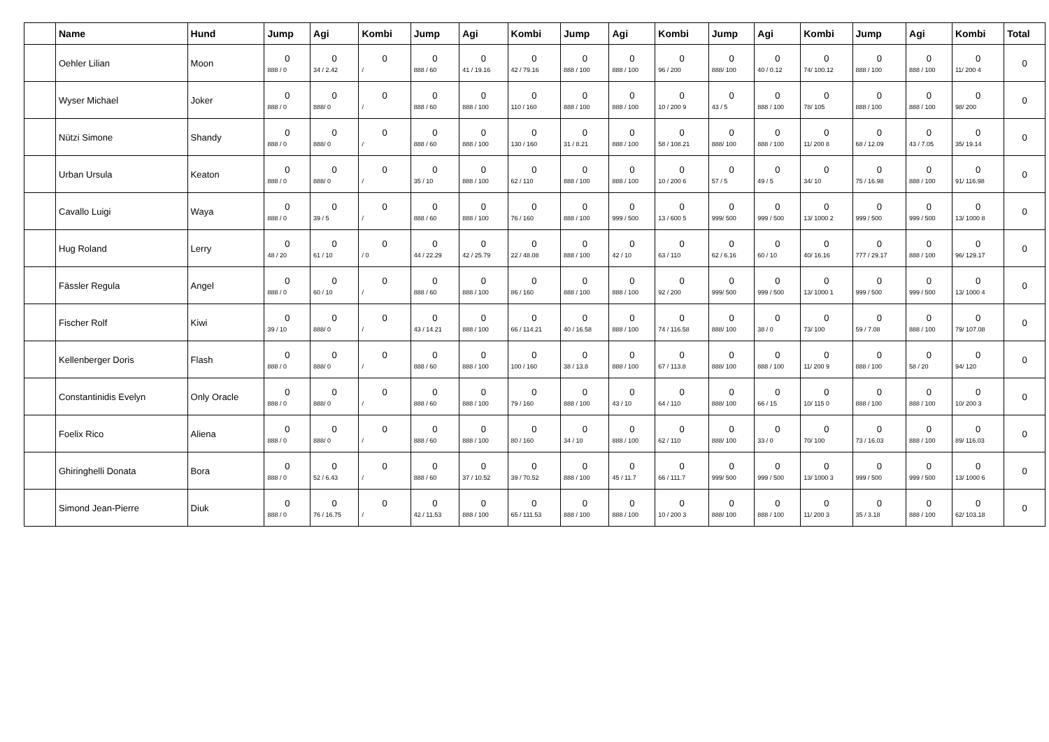| | Name | Hund | Jump | Agi | Kombi | Jump | Agi | Kombi | Jump | Agi | Kombi | Jump | Agi | Kombi | Jump | Agi | Kombi | Total |
| --- | --- | --- | --- | --- | --- | --- | --- | --- | --- | --- | --- | --- | --- | --- | --- | --- | --- | --- |
| | Oehler Lilian | Moon | 0 888 / 0 | 0 34 / 2.42 | 0 / | 0 888 / 60 | 0 41 / 19.16 | 0 42 / 79.16 | 0 888 / 100 | 0 888 / 100 | 0 96 / 200 | 0 888/ 100 | 0 40 / 0.12 | 0 74/ 100.12 | 0 888 / 100 | 0 888 / 100 | 0 11/ 200 4 | 0 |
| | Wyser Michael | Joker | 0 888 / 0 | 0 888/ 0 | 0 / | 0 888 / 60 | 0 888 / 100 | 0 110 / 160 | 0 888 / 100 | 0 888 / 100 | 0 10 / 200 9 | 0 43 / 5 | 0 888 / 100 | 0 78/ 105 | 0 888 / 100 | 0 888 / 100 | 0 98/ 200 | 0 |
| | Nützi Simone | Shandy | 0 888 / 0 | 0 888/ 0 | 0 / | 0 888 / 60 | 0 888 / 100 | 0 130 / 160 | 0 31 / 8.21 | 0 888 / 100 | 0 58 / 108.21 | 0 888/ 100 | 0 888 / 100 | 0 11/ 200 8 | 0 68 / 12.09 | 0 43 / 7.05 | 0 35/ 19.14 | 0 |
| | Urban Ursula | Keaton | 0 888 / 0 | 0 888/ 0 | 0 / | 0 35 / 10 | 0 888 / 100 | 0 62 / 110 | 0 888 / 100 | 0 888 / 100 | 0 10 / 200 6 | 0 57 / 5 | 0 49 / 5 | 0 34/ 10 | 0 75 / 16.98 | 0 888 / 100 | 0 91/ 116.98 | 0 |
| | Cavallo Luigi | Waya | 0 888 / 0 | 0 39 / 5 | 0 / | 0 888 / 60 | 0 888 / 100 | 0 76 / 160 | 0 888 / 100 | 0 999 / 500 | 0 13 / 600 5 | 0 999/ 500 | 0 999 / 500 | 0 13/ 1000 2 | 0 999 / 500 | 0 999 / 500 | 0 13/ 1000 8 | 0 |
| | Hug Roland | Lerry | 0 48 / 20 | 0 61 / 10 | 0 / 0 | 0 44 / 22.29 | 0 42 / 25.79 | 0 22 / 48.08 | 0 888 / 100 | 0 42 / 10 | 0 63 / 110 | 0 62 / 6.16 | 0 60 / 10 | 0 40/ 16.16 | 0 777 / 29.17 | 0 888 / 100 | 0 96/ 129.17 | 0 |
| | Fässler Regula | Angel | 0 888 / 0 | 0 60 / 10 | 0 / | 0 888 / 60 | 0 888 / 100 | 0 86 / 160 | 0 888 / 100 | 0 888 / 100 | 0 92 / 200 | 0 999/ 500 | 0 999 / 500 | 0 13/ 1000 1 | 0 999 / 500 | 0 999 / 500 | 0 13/ 1000 4 | 0 |
| | Fischer Rolf | Kiwi | 0 39 / 10 | 0 888/ 0 | 0 / | 0 43 / 14.21 | 0 888 / 100 | 0 66 / 114.21 | 0 40 / 16.58 | 0 888 / 100 | 0 74 / 116.58 | 0 888/ 100 | 0 38 / 0 | 0 73/ 100 | 0 59 / 7.08 | 0 888 / 100 | 0 79/ 107.08 | 0 |
| | Kellenberger Doris | Flash | 0 888 / 0 | 0 888/ 0 | 0 / | 0 888 / 60 | 0 888 / 100 | 0 100 / 160 | 0 38 / 13.8 | 0 888 / 100 | 0 67 / 113.8 | 0 888/ 100 | 0 888 / 100 | 0 11/ 200 9 | 0 888 / 100 | 0 58 / 20 | 0 94/ 120 | 0 |
| | Constantinidis Evelyn | Only Oracle | 0 888 / 0 | 0 888/ 0 | 0 / | 0 888 / 60 | 0 888 / 100 | 0 79 / 160 | 0 888 / 100 | 0 43 / 10 | 0 64 / 110 | 0 888/ 100 | 0 66 / 15 | 0 10/ 115 0 | 0 888 / 100 | 0 888 / 100 | 0 10/ 200 3 | 0 |
| | Foelix Rico | Aliena | 0 888 / 0 | 0 888/ 0 | 0 / | 0 888 / 60 | 0 888 / 100 | 0 80 / 160 | 0 34 / 10 | 0 888 / 100 | 0 62 / 110 | 0 888/ 100 | 0 33 / 0 | 0 70/ 100 | 0 73 / 16.03 | 0 888 / 100 | 0 89/ 116.03 | 0 |
| | Ghiringhelli Donata | Bora | 0 888 / 0 | 0 52 / 6.43 | 0 / | 0 888 / 60 | 0 37 / 10.52 | 0 39 / 70.52 | 0 888 / 100 | 0 45 / 11.7 | 0 66 / 111.7 | 0 999/ 500 | 0 999 / 500 | 0 13/ 1000 3 | 0 999 / 500 | 0 999 / 500 | 0 13/ 1000 6 | 0 |
| | Simond Jean-Pierre | Diuk | 0 888 / 0 | 0 76 / 16.75 | 0 / | 0 42 / 11.53 | 0 888 / 100 | 0 65 / 111.53 | 0 888 / 100 | 0 888 / 100 | 0 10 / 200 3 | 0 888/ 100 | 0 888 / 100 | 0 11/ 200 3 | 0 35 / 3.18 | 0 888 / 100 | 0 62/ 103.18 | 0 |